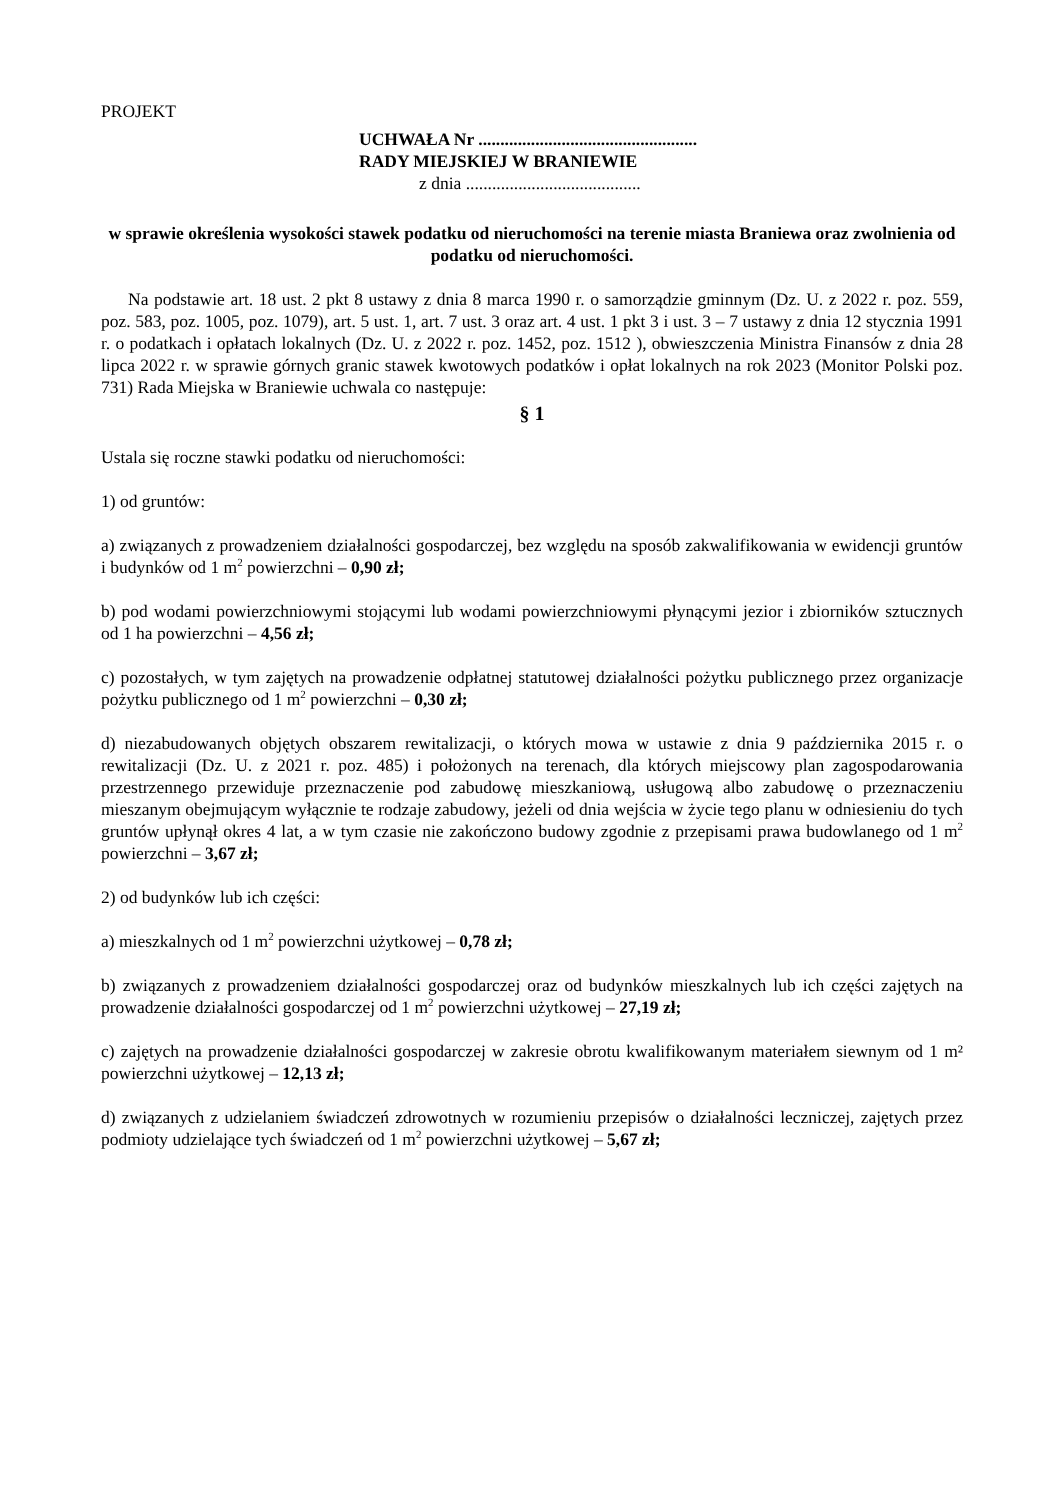PROJEKT
UCHWAŁA Nr ..................................................
RADY MIEJSKIEJ W BRANIEWIE
z dnia ........................................
w sprawie określenia wysokości stawek podatku od nieruchomości na terenie miasta Braniewa oraz zwolnienia od podatku od nieruchomości.
Na podstawie art. 18 ust. 2 pkt 8 ustawy z dnia 8 marca 1990 r. o samorządzie gminnym (Dz. U. z 2022 r. poz. 559, poz. 583, poz. 1005, poz. 1079), art. 5 ust. 1, art. 7 ust. 3 oraz art. 4 ust. 1 pkt 3 i ust. 3 – 7 ustawy z dnia 12 stycznia 1991 r. o podatkach i opłatach lokalnych (Dz. U. z 2022 r. poz. 1452, poz. 1512 ), obwieszczenia Ministra Finansów z dnia 28 lipca 2022 r. w sprawie górnych granic stawek kwotowych podatków i opłat lokalnych na rok 2023 (Monitor Polski poz. 731) Rada Miejska w Braniewie uchwala co następuje:
§ 1
Ustala się roczne stawki podatku od nieruchomości:
1) od gruntów:
a) związanych z prowadzeniem działalności gospodarczej, bez względu na sposób zakwalifikowania w ewidencji gruntów i budynków od 1 m<sup>2</sup> powierzchni – 0,90 zł;
b) pod wodami powierzchniowymi stojącymi lub wodami powierzchniowymi płynącymi jezior i zbiorników sztucznych od 1 ha powierzchni – 4,56 zł;
c) pozostałych, w tym zajętych na prowadzenie odpłatnej statutowej działalności pożytku publicznego przez organizacje pożytku publicznego od 1 m<sup>2</sup> powierzchni – 0,30 zł;
d) niezabudowanych objętych obszarem rewitalizacji, o których mowa w ustawie z dnia 9 października 2015 r. o rewitalizacji (Dz. U. z 2021 r. poz. 485) i położonych na terenach, dla których miejscowy plan zagospodarowania przestrzennego przewiduje przeznaczenie pod zabudowę mieszkaniową, usługową albo zabudowę o przeznaczeniu mieszanym obejmującym wyłącznie te rodzaje zabudowy, jeżeli od dnia wejścia w życie tego planu w odniesieniu do tych gruntów upłynął okres 4 lat, a w tym czasie nie zakończono budowy zgodnie z przepisami prawa budowlanego od 1 m<sup>2</sup> powierzchni – 3,67 zł;
2) od budynków lub ich części:
a) mieszkalnych od 1 m<sup>2</sup> powierzchni użytkowej – 0,78 zł;
b) związanych z prowadzeniem działalności gospodarczej oraz od budynków mieszkalnych lub ich części zajętych na prowadzenie działalności gospodarczej od 1 m<sup>2</sup> powierzchni użytkowej – 27,19 zł;
c) zajętych na prowadzenie działalności gospodarczej w zakresie obrotu kwalifikowanym materiałem siewnym od 1 m² powierzchni użytkowej – 12,13 zł;
d) związanych z udzielaniem świadczeń zdrowotnych w rozumieniu przepisów o działalności leczniczej, zajętych przez podmioty udzielające tych świadczeń od 1 m<sup>2</sup> powierzchni użytkowej – 5,67 zł;